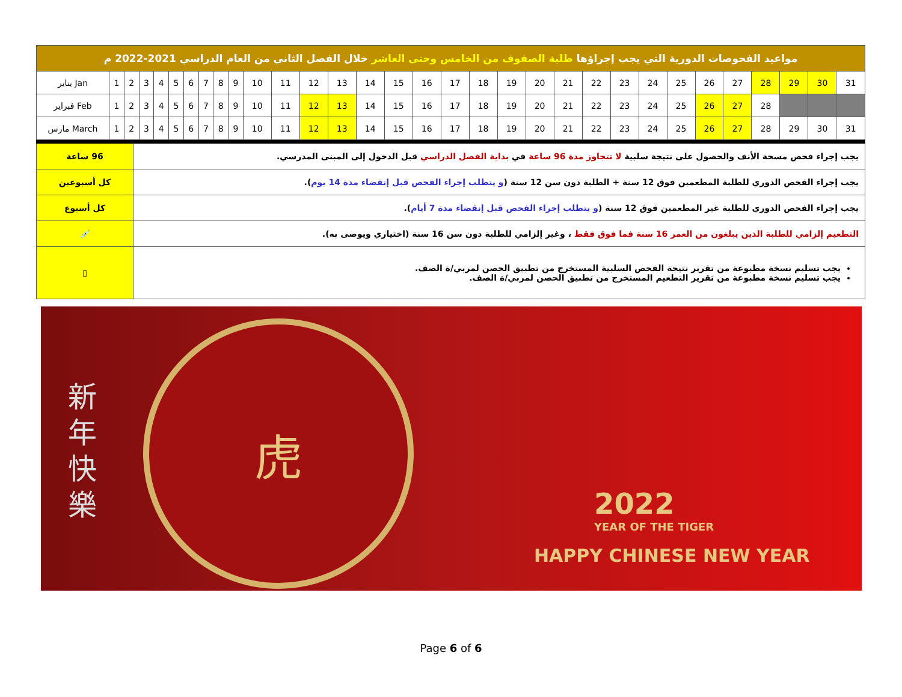| مواعيد الفحوصات الدورية التي يجب إجراؤها طلبة الصفوف من الخامس وحتى العاشر خلال الفصل الثاني من العام الدراسي 2021-2022 م | | | | | | | | | | | | | | | | | | | | | | | | | | | | | | | |
| يناير Jan | 1 | 2 | 3 | 4 | 5 | 6 | 7 | 8 | 9 | 10 | 11 | 12 | 13 | 14 | 15 | 16 | 17 | 18 | 19 | 20 | 21 | 22 | 23 | 24 | 25 | 26 | 27 | 28 | 29 | 30 | 31 |
| فبراير Feb | 1 | 2 | 3 | 4 | 5 | 6 | 7 | 8 | 9 | 10 | 11 | 12 | 13 | 14 | 15 | 16 | 17 | 18 | 19 | 20 | 21 | 22 | 23 | 24 | 25 | 26 | 27 | 28 | | | |
| مارس March | 1 | 2 | 3 | 4 | 5 | 6 | 7 | 8 | 9 | 10 | 11 | 12 | 13 | 14 | 15 | 16 | 17 | 18 | 19 | 20 | 21 | 22 | 23 | 24 | 25 | 26 | 27 | 28 | 29 | 30 | 31 |
| 96 ساعة | يجب إجراء فحص مسحة الأنف والحصول على نتيجة سلبية لا تتجاوز مدة 96 ساعة في بداية الفصل الدراسي قبل الدخول إلى المبنى المدرسي. |
| كل أسبوعين | يجب إجراء الفحص الدوري للطلبة المطعمين فوق 12 سنة + الطلبة دون سن 12 سنة ( و يتطلب إجراء الفحص قبل إنقضاء مدة 14 يوم ). |
| كل أسبوع | يجب إجراء الفحص الدوري للطلبة غير المطعمين فوق 12 سنة ( و يتطلب إجراء الفحص قبل إنقضاء مدة 7 أيام ). |
| 💉 | التطعيم إلزامي للطلبة الذين يبلغون من العمر 16 سنة فما فوق فقط ، وغير إلزامي للطلبة دون سن 16 سنة (اختياري ويوصى به). |
| ▯ | يجب تسليم نسخة مطبوعة من تقرير نتيجة الفحص السلبية المستخرج من تطبيق الحصن لمربي/ة الصف. يجب تسليم نسخة مطبوعة من تقرير التطعيم المستخرج من تطبيق الحصن لمربي/ة الصف. |
新 年 快 樂
虎
2022
YEAR OF THE TIGER
HAPPY CHINESE NEW YEAR
Page 6 of 6